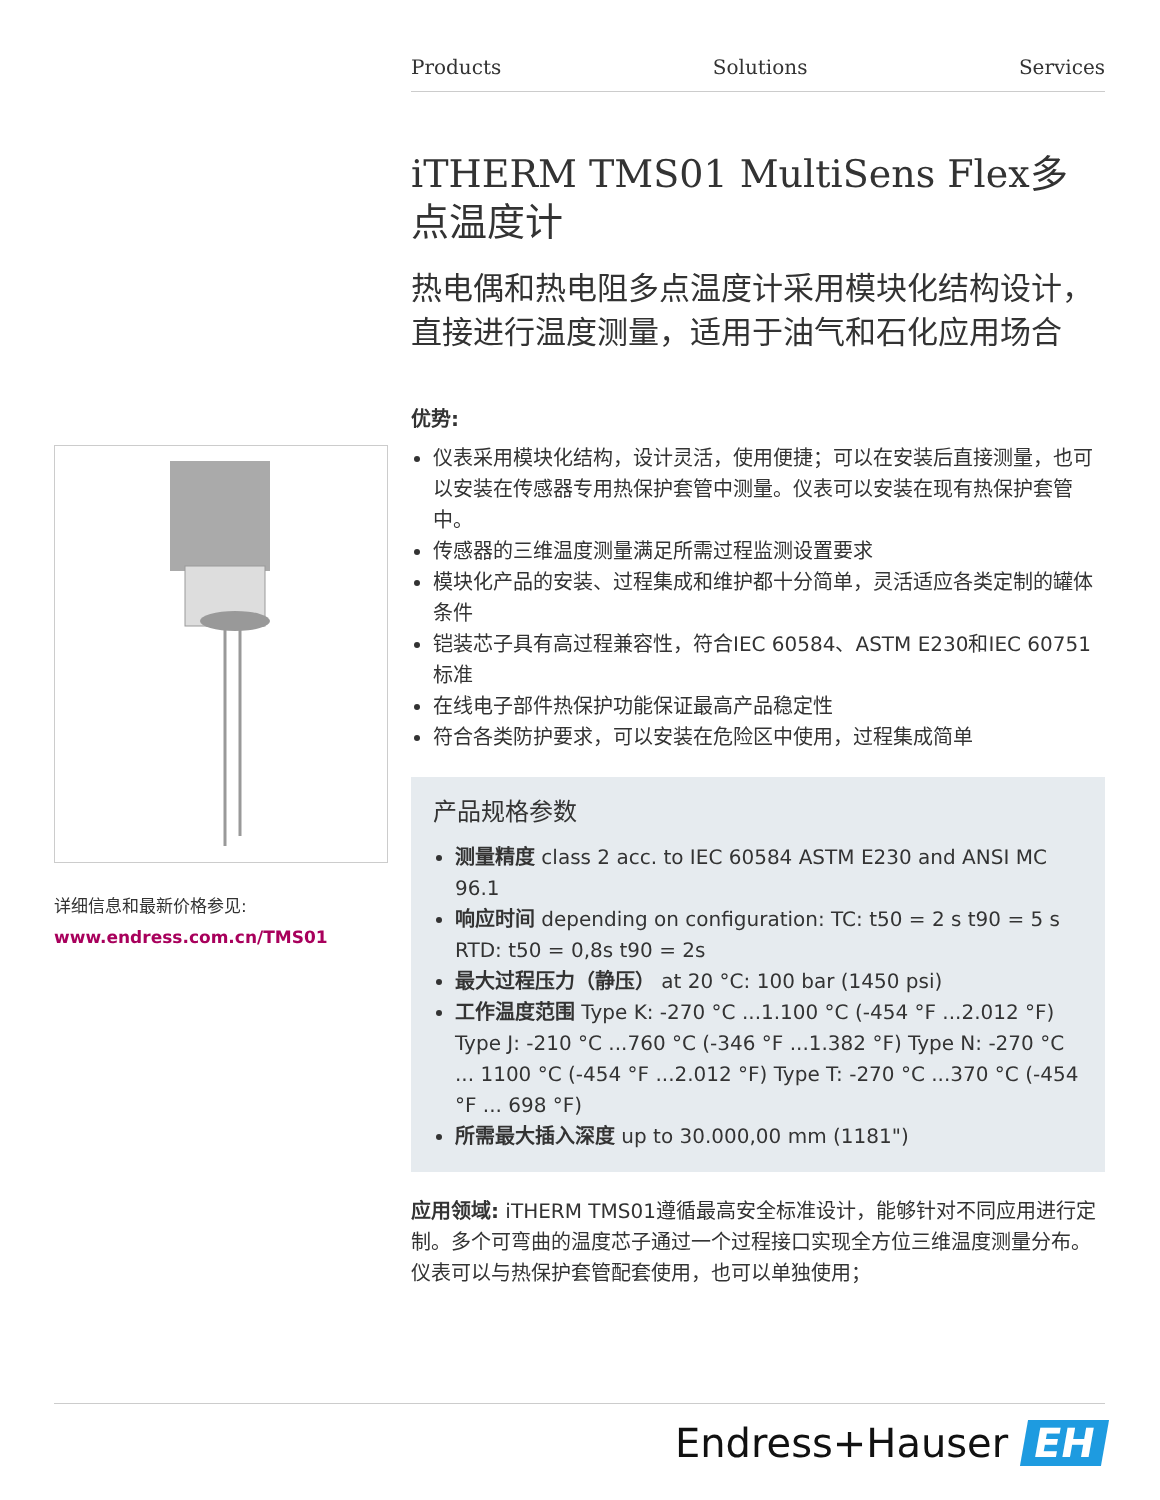Products Solutions Services
详细信息和最新价格参见:
www.endress.com.cn/TMS01
iTHERM TMS01 MultiSens Flex多点温度计
热电偶和热电阻多点温度计采用模块化结构设计，直接进行温度测量，适用于油气和石化应用场合
优势:
仪表采用模块化结构，设计灵活，使用便捷；可以在安装后直接测量，也可以安装在传感器专用热保护套管中测量。仪表可以安装在现有热保护套管中。
传感器的三维温度测量满足所需过程监测设置要求
模块化产品的安装、过程集成和维护都十分简单，灵活适应各类定制的罐体条件
铠装芯子具有高过程兼容性，符合IEC 60584、ASTM E230和IEC 60751标准
在线电子部件热保护功能保证最高产品稳定性
符合各类防护要求，可以安装在危险区中使用，过程集成简单
产品规格参数
测量精度 class 2 acc. to IEC 60584 ASTM E230 and ANSI MC 96.1
响应时间 depending on configuration: TC: t50 = 2 s t90 = 5 s RTD: t50 = 0,8s t90 = 2s
最大过程压力（静压） at 20 °C: 100 bar (1450 psi)
工作温度范围 Type K: -270 °C ...1.100 °C (-454 °F ...2.012 °F) Type J: -210 °C ...760 °C (-346 °F ...1.382 °F) Type N: -270 °C ... 1100 °C (-454 °F ...2.012 °F) Type T: -270 °C ...370 °C (-454 °F ... 698 °F)
所需最大插入深度 up to 30.000,00 mm (1181")
应用领域: iTHERM TMS01遵循最高安全标准设计，能够针对不同应用进行定制。多个可弯曲的温度芯子通过一个过程接口实现全方位三维温度测量分布。仪表可以与热保护套管配套使用，也可以单独使用；
Endress+Hauser EH